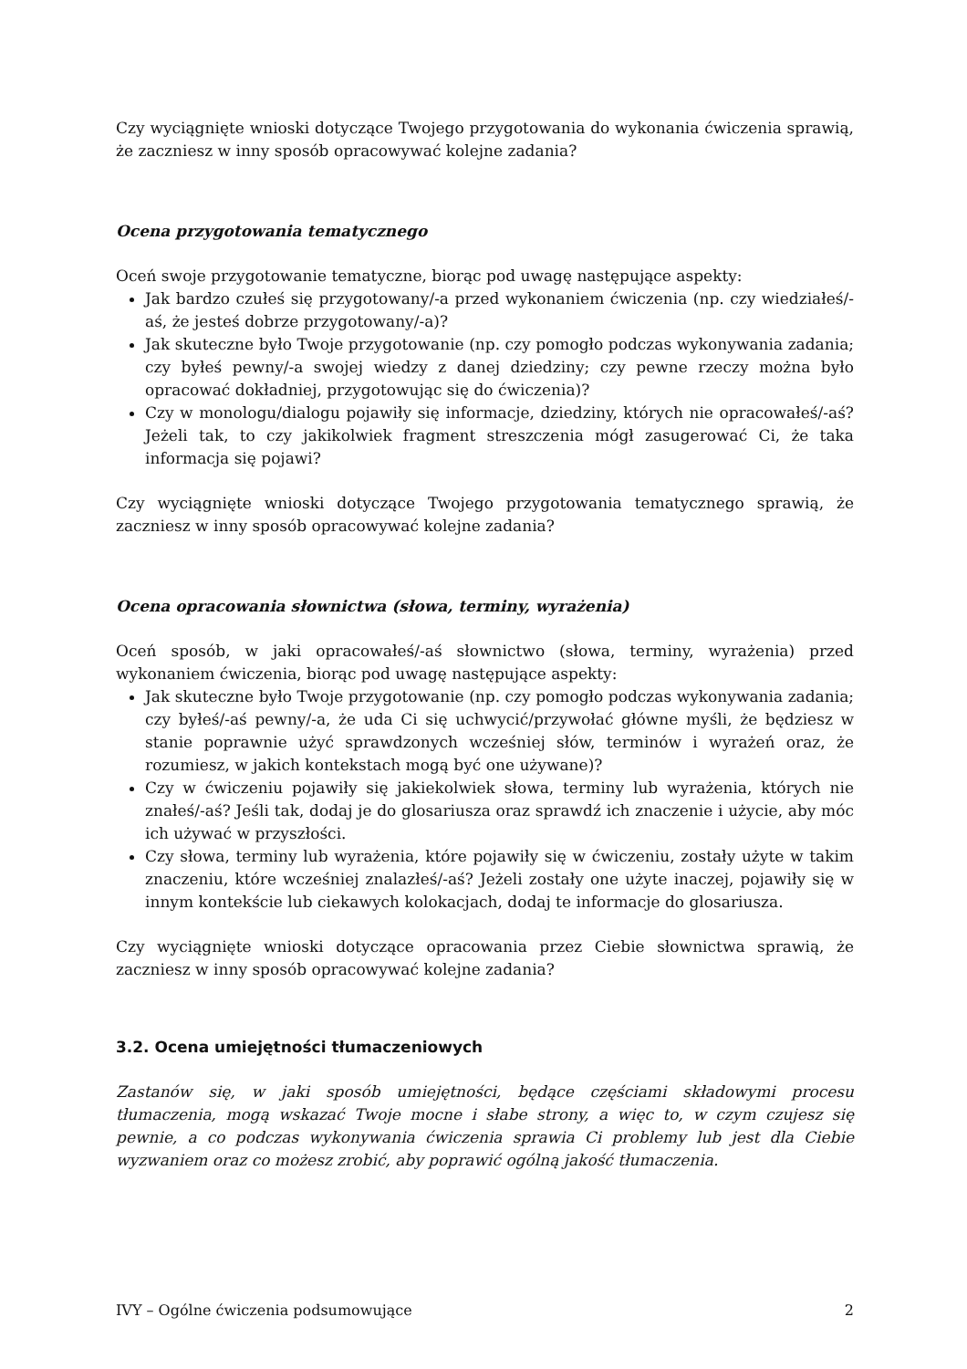Czy wyciągnięte wnioski dotyczące Twojego przygotowania do wykonania ćwiczenia sprawią, że zaczniesz w inny sposób opracowywać kolejne zadania?
Ocena przygotowania tematycznego
Oceń swoje przygotowanie tematyczne, biorąc pod uwagę następujące aspekty:
Jak bardzo czułeś się przygotowany/-a przed wykonaniem ćwiczenia (np. czy wiedziałeś/-aś, że jesteś dobrze przygotowany/-a)?
Jak skuteczne było Twoje przygotowanie (np. czy pomogło podczas wykonywania zadania; czy byłeś pewny/-a swojej wiedzy z danej dziedziny; czy pewne rzeczy można było opracować dokładniej, przygotowując się do ćwiczenia)?
Czy w monologu/dialogu pojawiły się informacje, dziedziny, których nie opracowałeś/-aś? Jeżeli tak, to czy jakikolwiek fragment streszczenia mógł zasugerować Ci, że taka informacja się pojawi?
Czy wyciągnięte wnioski dotyczące Twojego przygotowania tematycznego sprawią, że zaczniesz w inny sposób opracowywać kolejne zadania?
Ocena opracowania słownictwa (słowa, terminy, wyrażenia)
Oceń sposób, w jaki opracowałeś/-aś słownictwo (słowa, terminy, wyrażenia) przed wykonaniem ćwiczenia, biorąc pod uwagę następujące aspekty:
Jak skuteczne było Twoje przygotowanie (np. czy pomogło podczas wykonywania zadania; czy byłeś/-aś pewny/-a, że uda Ci się uchwycić/przywołać główne myśli, że będziesz w stanie poprawnie użyć sprawdzonych wcześniej słów, terminów i wyrażeń oraz, że rozumiesz, w jakich kontekstach mogą być one używane)?
Czy w ćwiczeniu pojawiły się jakiekolwiek słowa, terminy lub wyrażenia, których nie znałeś/-aś? Jeśli tak, dodaj je do glosariusza oraz sprawdź ich znaczenie i użycie, aby móc ich używać w przyszłości.
Czy słowa, terminy lub wyrażenia, które pojawiły się w ćwiczeniu, zostały użyte w takim znaczeniu, które wcześniej znalazłeś/-aś? Jeżeli zostały one użyte inaczej, pojawiły się w innym kontekście lub ciekawych kolokacjach, dodaj te informacje do glosariusza.
Czy wyciągnięte wnioski dotyczące opracowania przez Ciebie słownictwa sprawią, że zaczniesz w inny sposób opracowywać kolejne zadania?
3.2. Ocena umiejętności tłumaczeniowych
Zastanów się, w jaki sposób umiejętności, będące częściami składowymi procesu tłumaczenia, mogą wskazać Twoje mocne i słabe strony, a więc to, w czym czujesz się pewnie, a co podczas wykonywania ćwiczenia sprawia Ci problemy lub jest dla Ciebie wyzwaniem oraz co możesz zrobić, aby poprawić ogólną jakość tłumaczenia.
IVY – Ogólne ćwiczenia podsumowujące 2